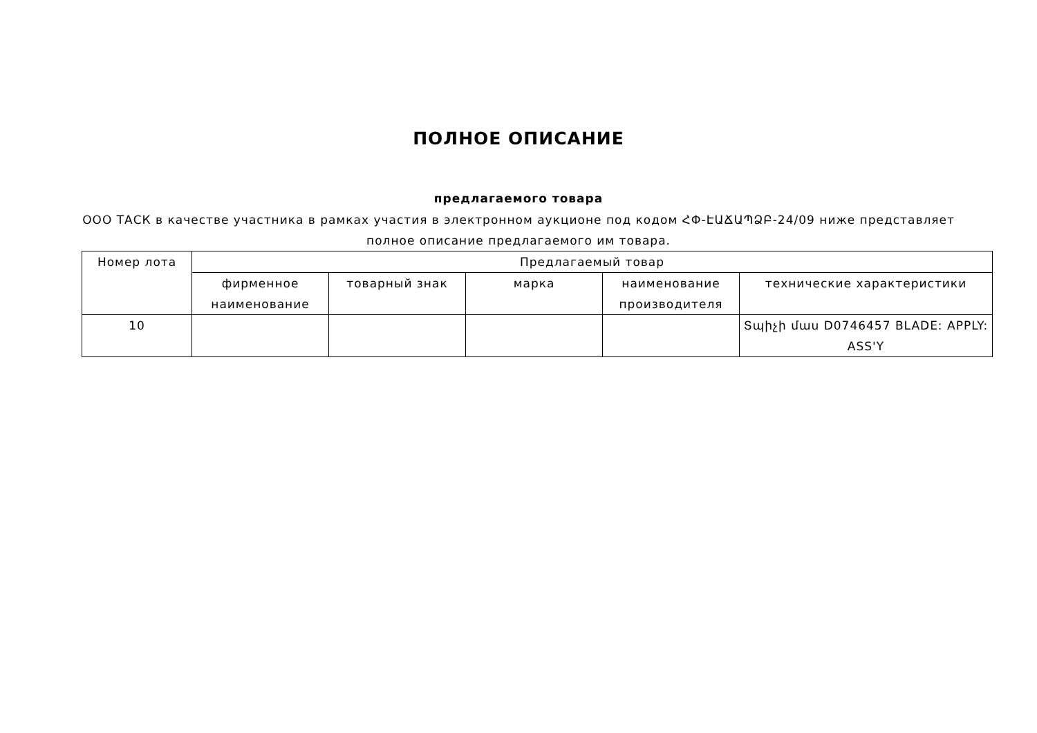ПОЛНОЕ ОПИСАНИЕ
предлагаемого товара
ООО ТАСК в качестве участника в рамках участия в электронном аукционе под кодом ՀՓ-ԷԱՃԱՊՁԲ-24/09 ниже представляет полное описание предлагаемого им товара.
| Номер лота | Предлагаемый товар | | | | |
| --- | --- | --- | --- | --- | --- |
| | фирменное наименование | товарный знак | марка | наименование производителя | технические характеристики |
| 10 | | | | | Տպիչի մաս D0746457 BLADE: APPLY: ASS'Y |